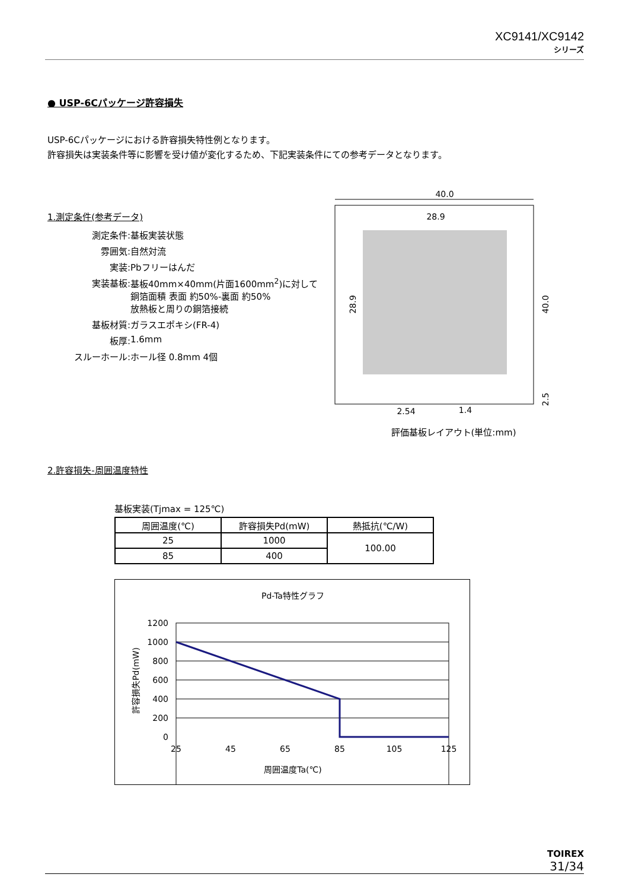XC9141/XC9142
シリーズ
● USP-6Cパッケージ許容損失
USP-6Cパッケージにおける許容損失特性例となります。
許容損失は実装条件等に影響を受け値が変化するため、下記実装条件にての参考データとなります。
1.測定条件(参考データ)
測定条件:
基板実装状態
雰囲気:
自然対流
実装:
Pbフリーはんだ
実装基板:
基板40mm×40mm(片面1600mm<sup>2</sup>)に対して
銅箔面積 表面 約50%-裏面 約50%
放熱板と周りの銅箔接続
基板材質:
ガラスエポキシ(FR-4)
板厚:
1.6mm
スルーホール:
ホール径 0.8mm 4個
2.許容損失-周囲温度特性
基板実装(Tjmax = 125℃)
| 周囲温度(℃) | 許容損失Pd(mW) | 熱抵抗(℃/W) |
| --- | --- | --- |
| 25 | 1000 | 100.00 |
| 85 | 400 | |
Pd-Ta特性グラフ
1200
1000
800
600
400
200
0
25
45
65
85
105
125
周囲温度Ta(℃)
許容損失Pd(mW)
40.0
28.9
28.9
40.0
2.5
2.54
1.4
評価基板レイアウト(単位:mm)
TOIREX
31/34